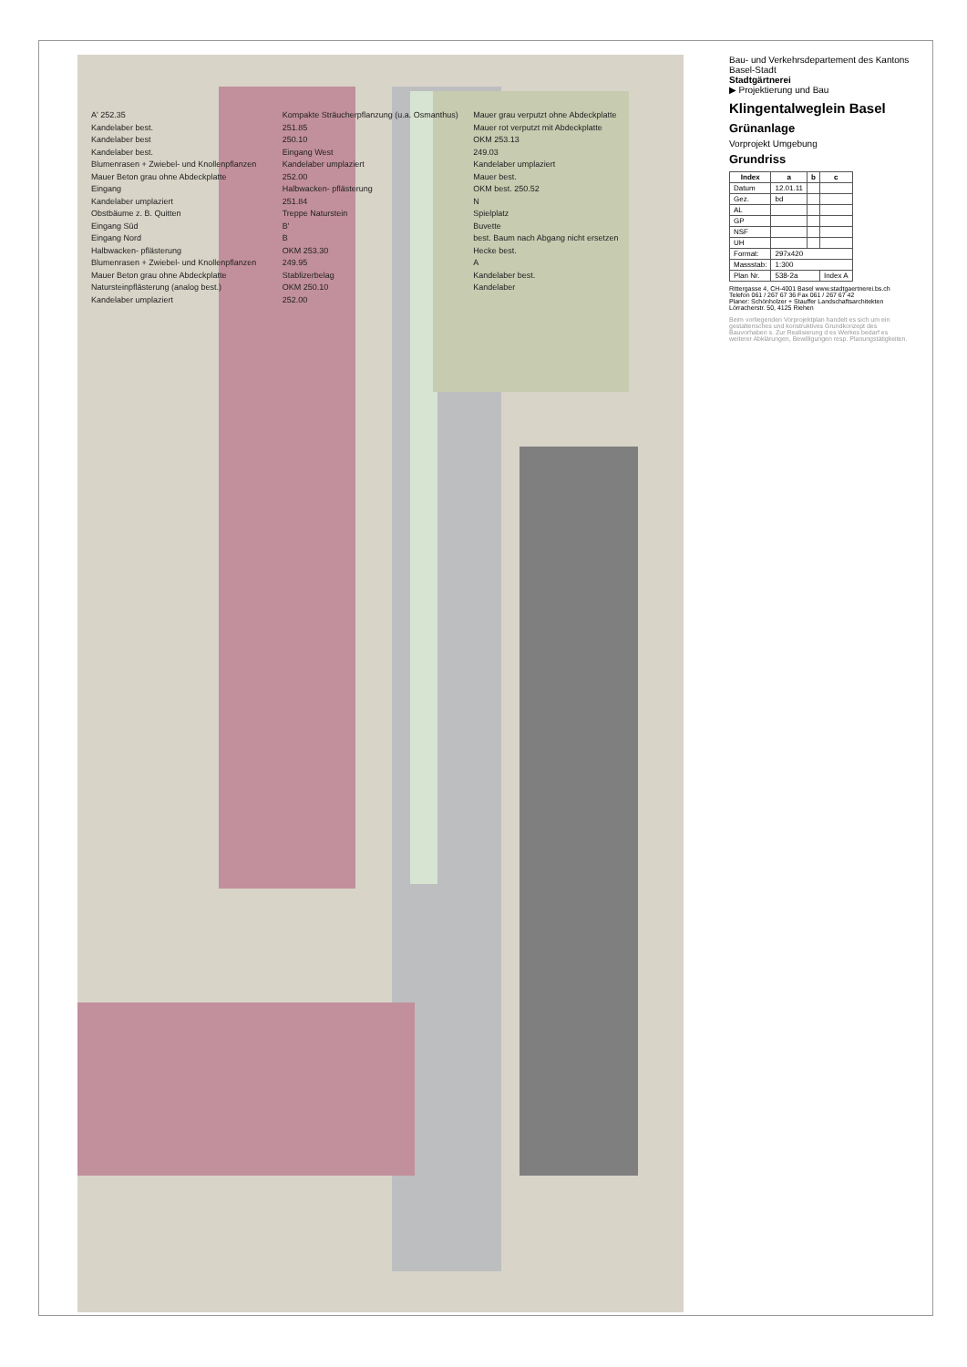A' 252.35
Kandelaber best.
Kandelaber best
Kandelaber best.
Blumenrasen + Zwiebel- und Knollenpflanzen
Mauer Beton grau ohne Abdeckplatte
Eingang
Kandelaber umplaziert
Obstbäume z. B. Quitten
Eingang Süd
Eingang Nord
Halbwacken- pflästerung
Blumenrasen + Zwiebel- und Knollenpflanzen
Mauer Beton grau ohne Abdeckplatte
Natursteinpflästerung (analog best.)
Kandelaber umplaziert
Kompakte Sträucherpflanzung (u.a. Osmanthus)
251.85
250.10
Eingang West
Kandelaber umplaziert
252.00
Halbwacken- pflästerung
251.84
Treppe Naturstein
B'
B
OKM 253.30
249.95
Stablizerbelag
OKM 250.10
252.00
Mauer grau verputzt ohne Abdeckplatte
Mauer rot verputzt mit Abdeckplatte
OKM 253.13
249.03
Kandelaber umplaziert
Mauer best.
OKM best. 250.52
N
Spielplatz
Buvette
best. Baum nach Abgang nicht ersetzen
Hecke best.
A
Kandelaber best.
Kandelaber
Bau- und Verkehrsdepartement des Kantons Basel-Stadt
Stadtgärtnerei
▶ Projektierung und Bau
Klingentalweglein Basel
Grünanlage
Vorprojekt Umgebung
Grundriss
| Index | a | b | c |
| --- | --- | --- | --- |
| Datum | 12.01.11 | | |
| Gez. | bd | | |
| AL | | | |
| GP | | | |
| NSF | | | |
| UH | | | |
| Format: | 297x420 | | |
| Massstab: | 1:300 | | |
| Plan Nr. | 538-2a | | Index A |
Rittergasse 4, CH-4001 Basel www.stadtgaertnerei.bs.ch Telefon 061 / 267 67 36 Fax 061 / 267 67 42
Planer: Schönholzer + Stauffer Landschaftsarchitekten Lörracherstr. 50, 4125 Riehen
Beim vorliegenden Vorprojektplan handelt es sich um ein gestalterisches und konstruktives Grundkonzept des Bauvorhaben s. Zur Realisierung d es Werkes bedarf es weiterer Abklärungen, Bewilligungen resp. Planungstätigkeiten.